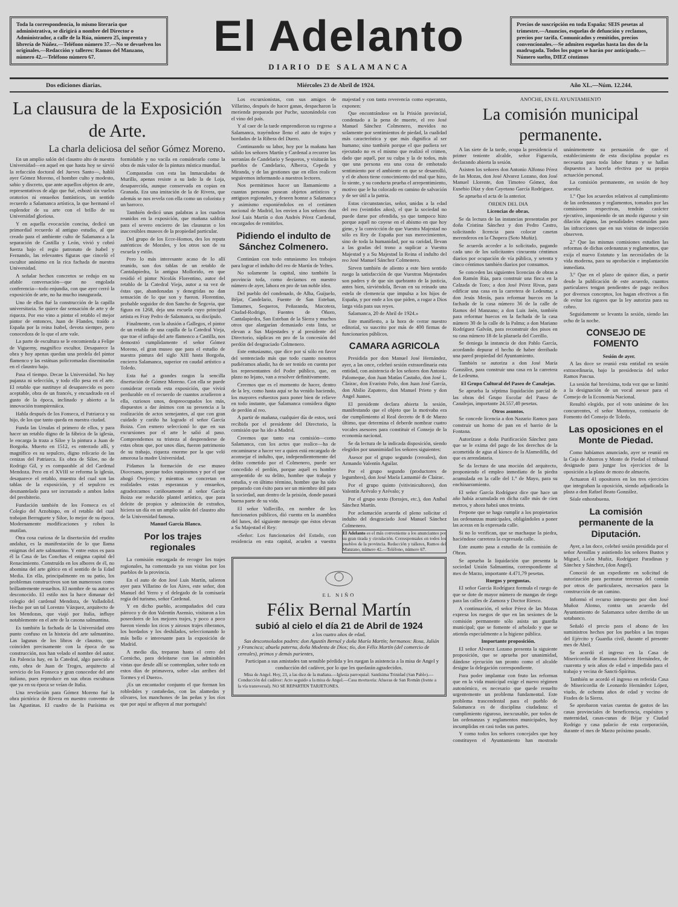Toda la correspondencia, lo mismo literaria que administrativa, se dirigirá a nombre del Director o Administrador, a calle de la Rúa, número 25, imprenta y librería de Núñez.—Teléfono número 37.—No se devuelven los originales.—Redacción y talleres: Ramos del Manzano, número 42.—Teléfono número 67.
El Adelanto
DIARIO DE SALAMANCA
Precios de suscripción en toda España: SEIS pesetas al trimestre.—Anuncios, esquelas de defunción y reclamos, precios por tarifa. Comunicados y remitidos, precios convencionales.—Se admiten esquelas hasta las dos de la madrugada. Todos los pagos se harán por anticipado.—Número suelto, DIEZ céntimos
Dos ediciones diarias. Miércoles 23 de Abril de 1924. Año XL.—Núm. 12.244.
La clausura de la Exposición de Arte.
La charla deliciosa del señor Gómez Moreno.
En un amplio salón del claustro alto de nuestra Universidad—en aquel en que hasta hoy se sirvió la refacción doctoral del Jueves Santo—, habló ayer Gómez Moreno, el hombre culto y modesto, sabio y discreto, que ante aquellos objetos de arte, representativos de algo que fué, esbozó sin vuelos oratorios ni ensueños fantásticos, un sentido recuerdo a Salamanca artística, la que hermanó el esplendor de su arte con el brillo de su Universidad gloriosa.
Y en aquella evocación concisa, dedicó un primordial recuerdo al antiguo estudio, al que creado para el ambiente culto de Salamanca a la separación de Castilla y León, vivió y cobró fuerza bajo el regio patronato de Isabel y Fernando, las relevantes figuras que cinceló el escultor anónimo en la rica fachada de nuestra Universidad.
A señalar hechos concretos se redujo en su afable conversación—que no engolada conferencia—todo enjundia, con que ayer cerró la exposición de arte, no ha mucho inaugurada.
Uno de ellos fué la construcción de la capilla universitaria. Se quiere dar sensación de arte y de riqueza. Por eso vino a pintar el retablo el mejor pintor de entonces, Juan de Flandes, traído a España por la reina Isabel, devota siempre, pero conocedora de lo que el arte vale.
La parte de escultura se le encomienda a Felipe de Viguerny, magnífico escultor. Desaparece la obra y hoy apenas quedan una predela del pintor flamenco y las estátuas policromadas diseminadas en el claustro bajo.
Pasa el tiempo. Decae la Universidad. No hay pujanza ni selección, y todo ello pesa en el arte. El retablo que sustituye al desaparecido es poco aceptable, obra de un francés, y encuadrado en el gusto de la época, inclinado y abierto a la innovación transpirenáica.
Habla después de los Fonseca, el Patriarca y su hijo, de los que tanto queda en nuestra ciudad.
Funda las Ursulas el primero de ellos, y para hacer un retablo digno de la fábrica de la iglesia, le encarga la traza a Siloe y la pintura a Juan de Borgoña. Muerto en 1512, es enterrado allí, y magnífico es su sepulcro, digno relicario de las cenizas del Patriarca. Es obra de Siloe, no de Rodrigo Gil, y es comparable al del Cardenal Mendoza. Pero en el XVIII se reforma la iglesia, desaparece el retablo, muestra del cual son las tablas de la exposición, y el sepulcro es desmantelado para ser incrustado a ambos lados del presbiterio.
Fundación también de los Fonseca es el Colegio del Arzobispo, en el retablo del cual trabajan Berruguete y Siloe, lo mejor de su época. Modernamente modificaciones y robos lo mutilan.
Otra cosa curiosa de la disertación del erudito andaluz, es la manifestación de lo que llama enigmas del arte salmantino. Y entre estos es para él la Casa de las Conchas el enigma capital del Renacimiento. Construída en los albores de él, no abomina del arte gótico en el sentido de la Edad Media. En ella, principalmente en su patio, los problemas constructivos son tan numerosos como brillantemente resueltos. El nombre de su autor es desconocido. El estilo nos la hace dimanar del colegio del cardenal Mendoza, de Valladolid. Hecho por un tal Lorenzo Vázquez, arquitecto de los Mendozas, que viajó por Italia, influye notablemente en el arte de la casona salmantina.
Es también la fachada de la Universidad otro punto confuso en la historia del arte salmantino. Las lagunas de los libros de claustro, que coinciden precisamente con la época de su construcción, nos han velado el nombre del autor. En Palencia hay, en la Catedral, algo parecido a esto, obra de Juan de Troges, arquitecto al servicio de los Fonseca y gran conocedor del arte italiano, pues reproduce en sus obras esculturas que ya en su época se veían de Italia.
Una revelación para Gómez Moreno fué la obra pictórica de Rivera en nuestro convento de las Agustinas. El cuadro de la Purísima es formidable y no vacila en considerarlo como la obra de más valor de la pintura mística mundial.
Comparadas con esta las Inmaculadas de Murillo, apenas resiste a su lado la de Loja, desaparecida, aunque conservada en copias en Granada. Era una imitación de la de Rivera, que además se nos revela con ella como un colorista y un barroco.
También dedicó unas palabras a los cuadros reunidos en la exposición, que mañana saldrán para el severo encierro de las clausuras o los inaccesibles museos de la propiedad particular.
Del grupo de los Ecce-Homos, des los reputa auténticos de Morales, y los otros son de su escuela y estilo.
Pero lo más interesante acaso de lo allí reunido, son dos tablas de un retablo de Cantalapiedra, la antigua Mollorido, en que residió el pintor Nicolás Florentino, autor del retablo de la Catedral Vieja, autor a su vez de éstas que, abandonadas y denegridas no dan sensación de lo que son y fueron. Florentino, probable seguidor de don Sancho de Segovia, que figura en 1268, deja una escuela cuyo principal artista es Fray Pedro de Salamanca, su discípulo.
Finalmente, con la alusión a Gallegos, el pintor de un retablo de una capilla de la Catedral Vieja, que trae el influjo del arte flamenco a Castilla, nos demostró cumplidamente el señor Gómez Moreno, el gran museo que para el estudio de nuestra pintura del siglo XIII hasta Borgoña, encierra Salamanca, superior en caudal artístico a Toledo.
Esta fué a grandes rasgos la sencilla disertación de Gómez Moreno. Con ella se puede considerar cerrada esta exposición, que vivirá perdurable en el recuerdo de cuantos acudieron a ella, curiosos unos, despreocupados los más, dispuestos a dar ánimos con su presencia a la realización de actos semejantes, al que con gran cuidado y cariño ha logrado el señor García Boiza. Con esmero seleccionó lo que en sus excursiones por el arte le salió al paso. Comprendemos su tristeza al desprenderse de estas obras que, por unos días, fueron patrimonio de su trabajo, riqueza enorme por la que veló amorosa la madre Universidad.
Pidamos la formación de ese museo Diocesano, porque todos suspiramos y por el que abogó Ovejero; y mientras se concretan en realidades estas esperanzas y ensueños, agradezcamos cariñosamente al señor García Boiza ese reducido plantel artístico, que para deleite de propios y admiración de extraños, hiciera un día en un amplio salón del claustro alto de la Universidad famosa.
Manuel García Blanco.
Por los trajes regionales
La comisión encargada de recoger los trajes regionales, ha comenzado ya sus visitas por los pueblos de la provincia.
En el auto de don José Luis Martín, salieron ayer para Villarino de los Aires, este señor, don Manuel del Yerro y el delegado de la comisaría regia del turismo, señor Cardenal.
Y en dicho pueblo, acompañados del cura párroco y de don Valentín Asensio, visitaron a los poseedores de los mejores trajes, y poco a poco fueron viendo los ricos y airosos trajes riberanos, los bordados y los deshilados, seleccionando lo más bello e interesante para la exposición de Madrid.
A medio día, treparon hasta el cerro del Cornicho, para deleitarse con las admirables vistas que desde allí se contemplan, sobre todo en estos días de primavera, sobre «las arribes del Tormes y el Duero».
¡Es un encantador conjunto el que forman los robledales y castañedas, con las alamedas y olivares, los manchones de las peñas y los ríos que por aquí se afluyen al mar portugués!
Los excursionistas, con sus amigos de Villarino, después de hacer ganas, despacharon la merienda preparada por Puche, sazonándola con el vino del país.
Y al caer de la tarde emprendieron su regreso a Salamanca, trayéndose lleno el auto de trajes y bordados de la Ribera del Duero.
Continuando su labor, hoy por la mañana han salido los señores Martín y Cardenal a recorrer las serranías de Candelario y Sequeros, y visitarán los pueblos de Candelario, Alberca, Cepeda y Miranda, y de las gestiones que en ellos realicen seguiremos informando a nuestros lectores.
Nos permitimos hacer un llamamiento a cuantas personas posean objetos artísticos y antiguos regionales, y deseen honrar a Salamanca y asimismo exponiéndolos en el certámen nacional de Madrid, los envien a los señores don José Luis Martín o don Andrés Pérez Cardenal, encargados de remitirlos.
Pidiendo el indulto de Sánchez Colmenero.
Continúan con todo entusiasmo los trabajos para lograr el indulto del reo de Martín de Yeltes.
No solamente la capital, sino también la provincia toda, como decíamos en nuestro número de ayer, labora en pro de tan noble idea.
Del pueblo del condenado, de Alba, Guijuelo, Béjar, Candelario, Fuente de San Esteban, Tamames, Sequeros, Peñaranda, Macotera, Ciudad-Rodrigo, Fuentes de Oñoro, Cantalapiedra, San Esteban de la Sierra y muchos otros que alargarían demasiado esta lista, se elevan a Sus Majestades y al presidente del Directorio, súplicas en pro de la concesión del perdón del desgraciado Colmenero.
Este entusiasmo, que dice por sí sólo en favor del sentenciado más que todo cuanto nosotros pudiéramos añadir, ha de ser tenido en cuenta por los representantes del Poder público, que, en plazo no lejano, van a resolver definitivamente.
Creemos que es el momento de hacer, dentro de la ley, como hasta aquí se ha venido haciendo, los mayores esfuerzos para poner bien de relieve en todo instante, que Salamanca considera digno de perdón al reo.
A partir de mañana, cualquier día de estos, será recibida por el presidente del Directorio, la comisión que ha ido a Madrid.
Creemos que tanto esa comisión—como Salamanca, con los actos que realice—ha de encaminarse a hacer ver a quien está encargado de aconsejar el indulto, que, independientemente del delito cometido por el Colmenero, puede ser concedido el perdón, porque aquél es hombre arrepentido de su delito, hombre que trabaja y estudia, y en último término, hombre que ha sido preparado con éxito para ser un miembro útil para la sociedad, aun dentro de la prisión, donde pasará buena parte de su vida.
El señor Vallecillo, en nombre de los funcionarios públicos, dió cuenta en la asamblea del lunes, del siguiente mensaje que éstos elevan a Su Majestad el Rey:
«Señor: Los funcionarios del Estado, con residencia en esta capital, acuden a vuestra majestad y con tanta reverencia como esperanza, exponen:
Que encontrándose en la Prisión provincial, condenado a la pena de muerte, el reo José Manuel Sánchez Colmenero, movidos no solamente por sentimientos de piedad, la cualidad más característica y que más dignifica al ser humano; sino también porque el que pudiera ser ejecutado no es el mismo que realizó el crimen, dado que aquél, por su culpa y la de todos, más que una persona era una cosa de embotado sentimiento por el ambiente en que se desarrolló, y el de ahora tiene conocimiento del mal que hizo, lo siente, y su conducta prueba el arrepentimiento, motivo que le ha colocado en camino de salvación y de ser útil a la patria.
Estas circunstancias, señor, unidas a la edad del reo (veintidos años), el que la sociedad no puede darse por ofendida, ya que tampoco hizo porque aquél no cayese en el abismo en que hoy gime, y la convicción de que Vuestra Majestad no sólo es Rey de España por sus merecimientos, sino de toda la humanidad, por su caridad, llevan a las gradas del trono a suplicar a Vuestra Majestad y a Su Majestad la Reina el indulto del reo José Manuel Sánchez Colmenero.
Sirven también de aliento a este bien sentido ruego la satisfacción de que Vuestras Majestades son padres y de que sin quebranto de la justicia, antes bien, sirviéndola, llevan en su reinado una estela de clemencia que impulsa a los hijos de España, y por ende a los que piden, a rogar a Dios larga vida para sus reyes.
Salamanca, 20 de Abril de 1924.»
Este manifiesto, a la hora de cerrar nuestro editorial, va suscrito por más de 400 firmas de funcionarios públicos.
CAMARA AGRICOLA
Presidida por don Manuel José Hernández, ayer, a las once, celebró sesión extraordinaria esta entidad, con asistencia de los señores don Antonio Palomeque, don Juan Matías Castaño, don José L. Clairac, don Evaristo Polo, don Juan José García, don Abilio Zapatero, don Manuel Prieto y don Angel Juanes.
El presidente declara abierta la sesión, manifestando que el objeto que la motivaba era dar cumplimiento al Real decreto de 8 de Marzo último, que determina el deberde nombrar cuatro vocales asesores para constituir el Consejo de la economía nacional.
Se da lectura de la indicada disposición, siendo elegidos por unanimidad los señores siguientes:
Asesor por el grupo segundo (cereales), don Armando Valentín Aguilar.
Por el grupo segundo (productores de legumbres), don José María Lamamié de Clairac.
Por el grupo quinto (vitivinicultores), don Valentín Arévalo y Arévalo; y
Por el grupo sexto (forrajes, etc.), don Aníbal Sánchez Martín.
Por aclamación acuerda el pleno solicitar el indulto del desgraciado José Manuel Sánchez Colmenero.
El Adelanto es el más conveniente a los anunciantes por su gran tirada y circulación. Corresponsales en todos los pueblos de la provincia. Redacción y talleres, Ramos del Manzano, número 42.—Teléfono, número 67.
EL NIÑO
Félix Bernal Martín
subió al cielo el día 21 de Abril de 1924
a los cuatro años de edad.
Sus desconsolados padres: don Agustín Bernal y doña María Martín; hermanos: Rosa, Julián y Francisca; abuela paterna, doña Modesta de Dios; tío, don Félix Martín (del comercio de cereales), primos y demás parientes,
Participan a sus amistades tan sensible pérdida y les ruegan la asistencia a la misa de Angel y conducción del cadáver, por lo que les quedarán agradecidos.
Misa de Angel. Hoy, 23, a las diez de la mañana.—Iglesia parroquial: Santísima Trinidad (San Pablo).—Conducción del cadáver: Acto seguido a la misa de Angel.—Casa mortuoria: Afueras de San Román (frente a la vía transversal). NO SE REPARTEN TARJETONES.
ANOCHE, EN EL AYUNTAMIENTO
La comisión municipal permanente.
A las siete de la tarde, ocupa la presidencia el primer teniente alcalde, señor Figuerola, declarando abierta la sesión.
Asisten los señores don Antonio Alfonso Pérez de las Mozas, don José Alvarez Lozano, don José Manuel Llorente, don Timoteo Gómez, don Eusebio Díaz y don Cayetano García Rodríguez.
Se aprueba el acta de la anterior.
ORDEN DEL DIA
Licencias de obras.
Se da lectura de las instancias presentadas por doña Cristina Sánchez y don Pedro Castro, solicitando licencia para colocar casetas merenderos en la Chopera (Soto Muñiz).
Se acuerda acceder a lo solicitado, pagando cada uno de los solicitantes cincuenta céntimos diarios por ocupación de vía pública, y setenta y cinco céntimos también diarios por consumos.
Se conceden las siguientes licencias de obras a don Ramón Rúa, para construir una finca en la Calzada de Toro; a don José Pérez Rivas, para edificar una casa en la carretera de Ledesma; a don Jesús Merás, para reformar huecos en la fachada de la casa número 36 de la calle de Ramos del Manzano; a don Luis Jaén, también para reformar huecos en la fachada de la casa número 30 de la calle de la Palma; a don Mariano Rodríguez Galván, para reconstruir dos pisos en su casa número 18 de la plazuela del Corrillo.
Se deniega la instancia de don Pablo García, acordando depurar el hecho de haber derribado una pared propiedad del Ayuntamiento.
También se autoriza a don José María González, para construir una casa en la carretera de Ledesma.
El Grupo Cultural del Paseo de Canalejas.
Se aprueba la séptima liquidación parcial de las obras del Grupo Escolar del Paseo de Canalejas, importante 24.557,40 pesetas.
Otros asuntos.
Se concede licencia a don Nazario Ramos para construir un horno de pan en el barrio de la Fontana.
Autorízase a doña Purificación Sánchez para que se le exima del pago de los derechos de la acometida de agua al kiosco de la Alamedilla, del que es arrendataria.
Se da lectura de una moción del arquitecto, proponiendo el empleo inmediato de la piedra acumulada en la calle del 1.º de Mayo, para su enchinarramiento.
El señor García Rodríguez dice que hace un año había acumulada en dicha calle más de cien metros, y ahora habrá unos treinta.
Prepone que se haga cumplir a los propietarios las ordenanzas municipales, obligándoles a poner las aceras en la expresada calle.
Si no lo verifican, que se machaque la piedra, haciéndose carretera la expresada calle.
Este asunto pasa a estudio de la comisión de Obras.
Se aprueba la liquidación que presenta la sociedad Unión Salmantina, correspondiente al mes de Marzo, importante 4.471,79 pesetas.
Ruegos y preguntas.
El señor García Rodríguez formula el ruego de que se dote de mayor número de mangas de riego para las calles de Zamora y Doctor Riesco.
A continuación, el señor Pérez de las Mozas expresa los ruegos de que en las sesiones de la comisión permanente sólo asista un guardia municipal; que se fomente el arbolado y que se atienda especialmente a la higiene pública.
Importante proposición.
El señor Alvarez Lozano presenta la siguiente proposición, que se aprueba por unanimidad, dándose ejecución tan pronto como el alcalde designe la delegación correspondiente.
Para poder implantar con fruto las reformas que en la vida municipal exige el nuevo régimen autonómico, es necesario que quede resuelto urgentemente un problema fundamental. Este problema trascendental para el pueblo de Salamanca es de disciplina ciudadana: el cumplimiento riguroso, inexcusable, por todos de las ordenanzas y reglamentos municipales, hoy incumplidas en casi todas sus partes.
Y como todos los señores concejales que hoy constituyen el Ayuntamiento han mostrado unánimemente su persuasión de que el establecimiento de esta disciplina popular es necesaria para toda labor futura y se hallan dispuestos a hacerla efectiva por su propia actuación personal.
La comisión permanente, en sesión de hoy acuerda:
1.º Que los acuerdos relativos al cumplimiento de las ordenanzas y reglamentos, tomados por las comisiones respectivas, tendrán carácter ejecutivo, imponiendo de un modo riguroso y sin dilación alguna, las penalidades estatuidas para las infracciones que en sus visitas de inspección observen.
2.º Que las mismas comisiones estudien las reformas de dichas ordenanzas y reglamentos, que exija el nuevo Estatuto y las necesidades de la vida moderna, para su aprobación e implantación inmediata.
3.º Que en el plazo de quince días, a partir desde la publicación de este acuerdo, cuantos particulares tengan pendientes de pago recibos por diversos conceptos, los hagan efectivos a fin de evitar los rigores que la ley autoriza para su cobro.
Seguidamente se levanta la sesión, siendo las ocho de la noche.
CONSEJO DE FOMENTO
Sesión de ayer.
A las doce se reunió esta entidad en sesión extraordinaria, bajo la presidencia del señor Ramos Pascua.
La sesión fué brevísima, toda vez que se limitó a la designación de un vocal asesor para el Consejo de la Economía Nacional.
Resultó elegido, por el voto unánime de los concurrentes, el señor Montoya, comisario de Fomento del Consejo de Toledo.
Las oposiciones en el Monte de Piedad.
Como habíamos anunciado, ayer se reunió en la Caja de Ahorros y Monte de Piedad el tribunal designado para juzgar los ejercicios de la oposición a la plaza de mozo de almacén.
Actuaron 41 opositores en los tres ejercicios que integraban la oposición, siendo adjudicada la plaza a don Rafael Beato González.
Séale enhorabuena.
La comisión permanente de la Diputación.
Ayer, a las doce, celebró sesión presidida por el señor Arenillas y asistiendo los señores Bustos y Miguel, León Muñiz, Rodríguez Paradinas y Sánchez y Sánchez, (don Angel).
Conoció de un expediente en solicitud de autorización para permutar terrenos del común por otros de particulares, necesarios para la construcción de un camino.
Informó el recurso interpuesto por don José Muñoz Alonso, contra un acuerdo del Ayuntamiento de Salamanca sobre derribo de un sotabanco.
Señaló el precio para el abono de los suministros hechos por los pueblos a las tropas del Ejército y Guardia civil, durante el presente mes de Abril.
Se acordó el ingreso en la Casa de Misericordia de Ramona Estévez Hernández, de cuarenta y seis años de edad e impedida para el trabajo y vecina de Sancti-Spíritus.
También se acordó el ingreso en referida Casa de Misericordia de Leonardo Hernández López, viudo, de ochenta años de edad y vecino de Frades de la Sierra.
Se aprobaron varias cuentas de gastos de las casas provinciales de beneficencia, expósitos y maternidad, casas-cunas de Béjar y Ciudad Rodrigo y casa palacio de esta corporación, durante el mes de Marzo próximo pasado.